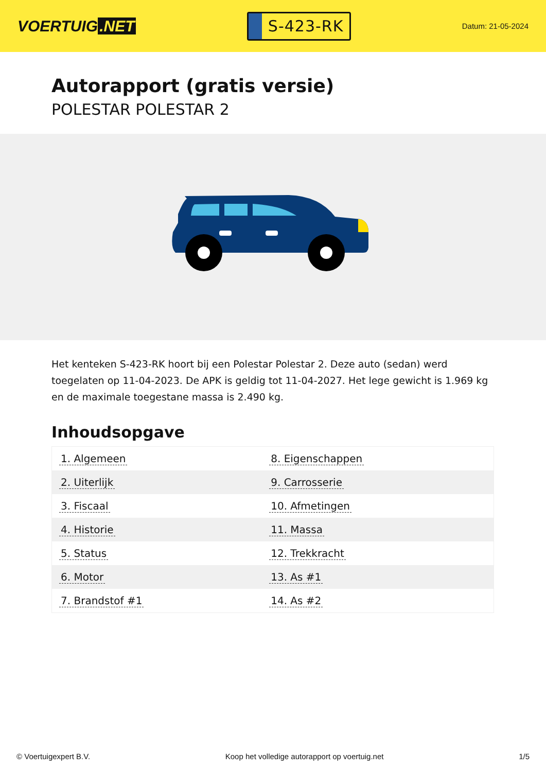VOERTUIG.NET
S-423-RK
Datum: 21-05-2024
Autorapport (gratis versie)
POLESTAR POLESTAR 2
Het kenteken S-423-RK hoort bij een Polestar Polestar 2. Deze auto (sedan) werd toegelaten op 11-04-2023. De APK is geldig tot 11-04-2027. Het lege gewicht is 1.969 kg en de maximale toegestane massa is 2.490 kg.
Inhoudsopgave
| 1. Algemeen | 8. Eigenschappen |
| 2. Uiterlijk | 9. Carrosserie |
| 3. Fiscaal | 10. Afmetingen |
| 4. Historie | 11. Massa |
| 5. Status | 12. Trekkracht |
| 6. Motor | 13. As #1 |
| 7. Brandstof #1 | 14. As #2 |
© Voertuigexpert B.V. Koop het volledige autorapport op voertuig.net 1/5